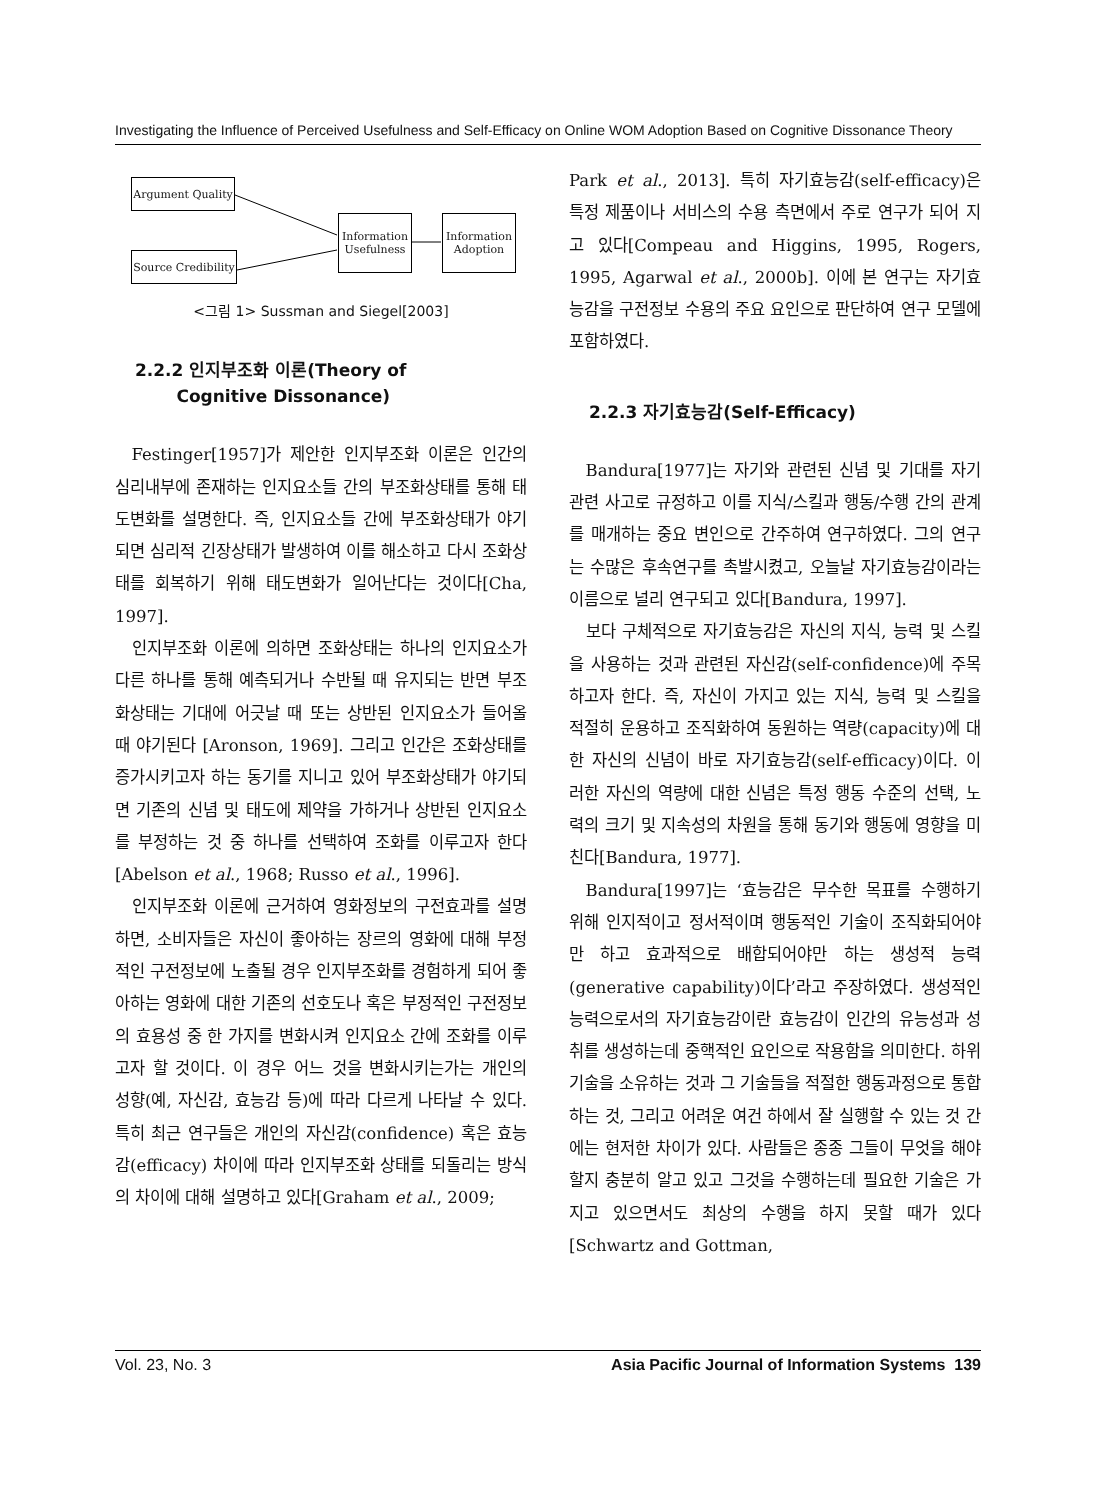Investigating the Influence of Perceived Usefulness and Self-Efficacy on Online WOM Adoption Based on Cognitive Dissonance Theory
Argument Quality
Source Credibility
Information Usefulness
Information Adoption
<그림 1> Sussman and Siegel[2003]
2.2.2 인지부조화 이론(Theory of
Cognitive Dissonance)
Festinger[1957]가 제안한 인지부조화 이론은 인간의 심리내부에 존재하는 인지요소들 간의 부조화상태를 통해 태도변화를 설명한다. 즉, 인지요소들 간에 부조화상태가 야기되면 심리적 긴장상태가 발생하여 이를 해소하고 다시 조화상태를 회복하기 위해 태도변화가 일어난다는 것이다[Cha, 1997].
인지부조화 이론에 의하면 조화상태는 하나의 인지요소가 다른 하나를 통해 예측되거나 수반될 때 유지되는 반면 부조화상태는 기대에 어긋날 때 또는 상반된 인지요소가 들어올 때 야기된다 [Aronson, 1969]. 그리고 인간은 조화상태를 증가시키고자 하는 동기를 지니고 있어 부조화상태가 야기되면 기존의 신념 및 태도에 제약을 가하거나 상반된 인지요소를 부정하는 것 중 하나를 선택하여 조화를 이루고자 한다[Abelson et al., 1968; Russo et al., 1996].
인지부조화 이론에 근거하여 영화정보의 구전효과를 설명하면, 소비자들은 자신이 좋아하는 장르의 영화에 대해 부정적인 구전정보에 노출될 경우 인지부조화를 경험하게 되어 좋아하는 영화에 대한 기존의 선호도나 혹은 부정적인 구전정보의 효용성 중 한 가지를 변화시켜 인지요소 간에 조화를 이루고자 할 것이다. 이 경우 어느 것을 변화시키는가는 개인의 성향(예, 자신감, 효능감 등)에 따라 다르게 나타날 수 있다. 특히 최근 연구들은 개인의 자신감(confidence) 혹은 효능감(efficacy) 차이에 따라 인지부조화 상태를 되돌리는 방식의 차이에 대해 설명하고 있다[Graham et al., 2009;
Park et al., 2013]. 특히 자기효능감(self-efficacy)은 특정 제품이나 서비스의 수용 측면에서 주로 연구가 되어 지고 있다[Compeau and Higgins, 1995, Rogers, 1995, Agarwal et al., 2000b]. 이에 본 연구는 자기효능감을 구전정보 수용의 주요 요인으로 판단하여 연구 모델에 포함하였다.
2.2.3 자기효능감(Self-Efficacy)
Bandura[1977]는 자기와 관련된 신념 및 기대를 자기관련 사고로 규정하고 이를 지식/스킬과 행동/수행 간의 관계를 매개하는 중요 변인으로 간주하여 연구하였다. 그의 연구는 수많은 후속연구를 촉발시켰고, 오늘날 자기효능감이라는 이름으로 널리 연구되고 있다[Bandura, 1997].
보다 구체적으로 자기효능감은 자신의 지식, 능력 및 스킬을 사용하는 것과 관련된 자신감(self-confidence)에 주목하고자 한다. 즉, 자신이 가지고 있는 지식, 능력 및 스킬을 적절히 운용하고 조직화하여 동원하는 역량(capacity)에 대한 자신의 신념이 바로 자기효능감(self-efficacy)이다. 이러한 자신의 역량에 대한 신념은 특정 행동 수준의 선택, 노력의 크기 및 지속성의 차원을 통해 동기와 행동에 영향을 미친다[Bandura, 1977].
Bandura[1997]는 ‘효능감은 무수한 목표를 수행하기 위해 인지적이고 정서적이며 행동적인 기술이 조직화되어야만 하고 효과적으로 배합되어야만 하는 생성적 능력(generative capability)이다’라고 주장하였다. 생성적인 능력으로서의 자기효능감이란 효능감이 인간의 유능성과 성취를 생성하는데 중핵적인 요인으로 작용함을 의미한다. 하위기술을 소유하는 것과 그 기술들을 적절한 행동과정으로 통합하는 것, 그리고 어려운 여건 하에서 잘 실행할 수 있는 것 간에는 현저한 차이가 있다. 사람들은 종종 그들이 무엇을 해야 할지 충분히 알고 있고 그것을 수행하는데 필요한 기술은 가지고 있으면서도 최상의 수행을 하지 못할 때가 있다[Schwartz and Gottman,
Vol. 23, No. 3 Asia Pacific Journal of Information Systems 139